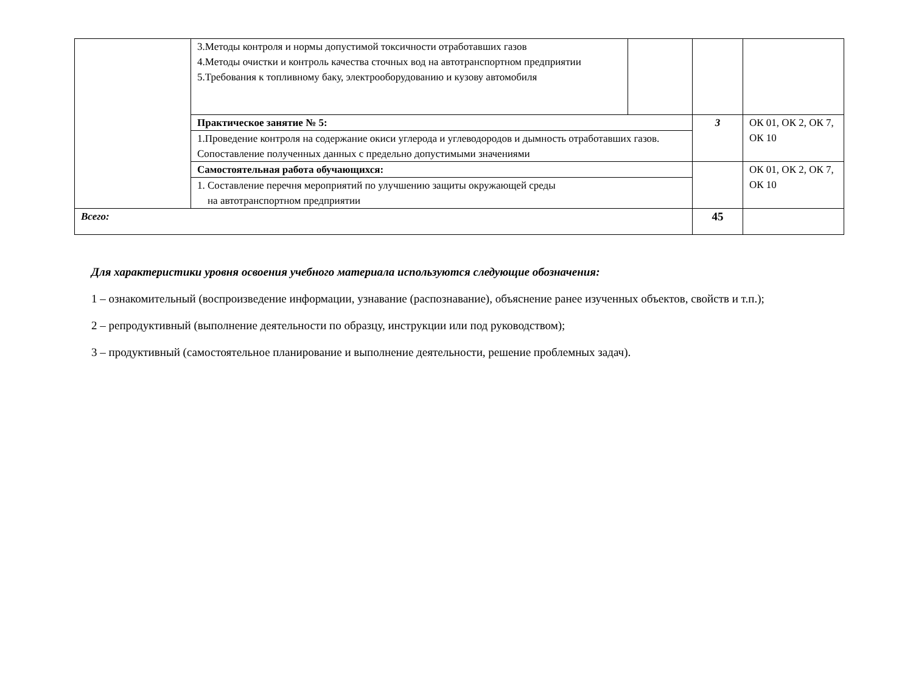| | 3.Методы контроля и нормы допустимой токсичности отработавших газов 4.Методы очистки и контроль качества сточных вод на автотранспортном предприятии 5.Требования к топливному баку, электрооборудованию и кузову автомобиля | | | |
| | Практическое занятие № 5: | | 3 | ОК 01, ОК 2, ОК 7, ОК 10 |
| | 1.Проведение контроля на содержание окиси углерода и углеводородов и дымность отработавших газов. Сопоставление полученных данных с предельно допустимыми значениями | | | |
| | Самостоятельная работа обучающихся: | | | ОК 01, ОК 2, ОК 7, ОК 10 |
| | 1. Составление перечня мероприятий по улучшению защиты окружающей среды на автотранспортном предприятии | | | |
| Всего: | | | 45 | |
Для характеристики уровня освоения учебного материала используются следующие обозначения:
1 – ознакомительный (воспроизведение информации, узнавание (распознавание), объяснение ранее изученных объектов, свойств и т.п.);
2 – репродуктивный (выполнение деятельности по образцу, инструкции или под руководством);
3 – продуктивный (самостоятельное планирование и выполнение деятельности, решение проблемных задач).